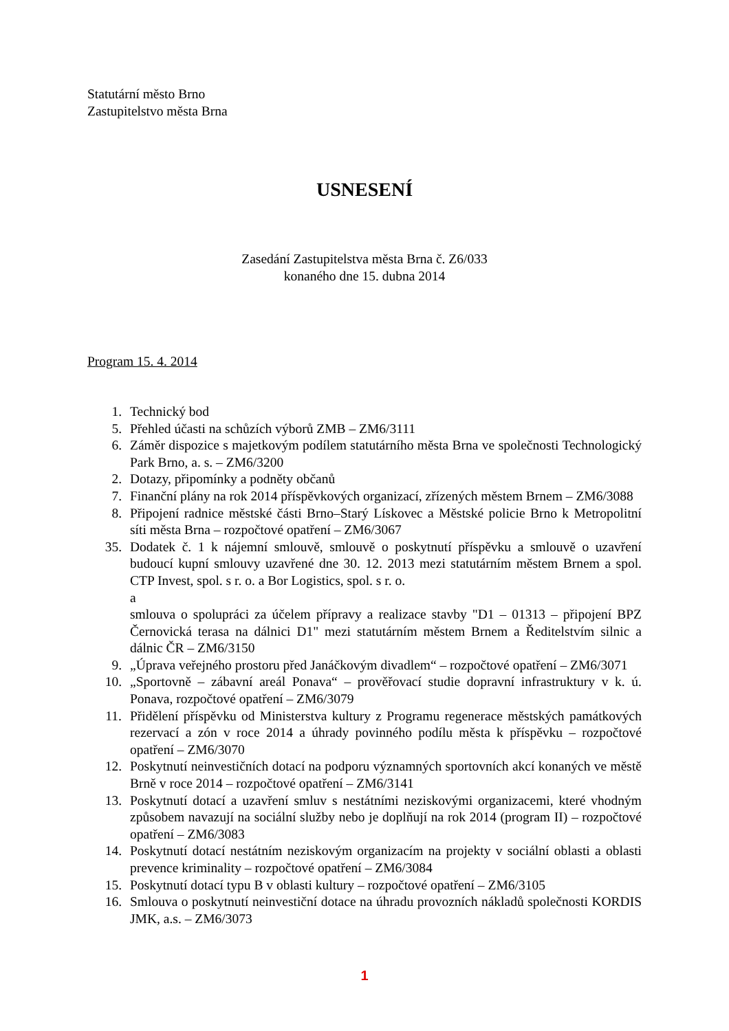Statutární město Brno
Zastupitelstvo města Brna
USNESENÍ
Zasedání Zastupitelstva města Brna č. Z6/033
konaného dne 15. dubna 2014
Program 15. 4. 2014
1. Technický bod
5. Přehled účasti na schůzích výborů ZMB – ZM6/3111
6. Záměr dispozice s majetkovým podílem statutárního města Brna ve společnosti Technologický Park Brno, a. s. – ZM6/3200
2. Dotazy, připomínky a podněty občanů
7. Finanční plány na rok 2014 příspěvkových organizací, zřízených městem Brnem – ZM6/3088
8. Připojení radnice městské části Brno–Starý Lískovec a Městské policie Brno k Metropolitní síti města Brna – rozpočtové opatření – ZM6/3067
35. Dodatek č. 1 k nájemní smlouvě, smlouvě o poskytnutí příspěvku a smlouvě o uzavření budoucí kupní smlouvy uzavřené dne 30. 12. 2013 mezi statutárním městem Brnem a spol. CTP Invest, spol. s r. o. a Bor Logistics, spol. s r. o.
a
smlouva o spolupráci za účelem přípravy a realizace stavby "D1 – 01313 – připojení BPZ Černovická terasa na dálnici D1" mezi statutárním městem Brnem a Ředitelstvím silnic a dálnic ČR – ZM6/3150
9. „Úprava veřejného prostoru před Janáčkovým divadlem“ – rozpočtové opatření – ZM6/3071
10. „Sportovně – zábavní areál Ponava“ – prověřovací studie dopravní infrastruktury v k. ú. Ponava, rozpočtové opatření – ZM6/3079
11. Přidělení příspěvku od Ministerstva kultury z Programu regenerace městských památkových rezervací a zón v roce 2014 a úhrady povinného podílu města k příspěvku – rozpočtové opatření – ZM6/3070
12. Poskytnutí neinvestičních dotací na podporu významných sportovních akcí konaných ve městě Brně v roce 2014 – rozpočtové opatření – ZM6/3141
13. Poskytnutí dotací a uzavření smluv s nestátními neziskovými organizacemi, které vhodným způsobem navazují na sociální služby nebo je doplňují na rok 2014 (program II) – rozpočtové opatření – ZM6/3083
14. Poskytnutí dotací nestátním neziskovým organizacím na projekty v sociální oblasti a oblasti prevence kriminality – rozpočtové opatření – ZM6/3084
15. Poskytnutí dotací typu B v oblasti kultury – rozpočtové opatření – ZM6/3105
16. Smlouva o poskytnutí neinvestiční dotace na úhradu provozních nákladů společnosti KORDIS JMK, a.s. – ZM6/3073
1